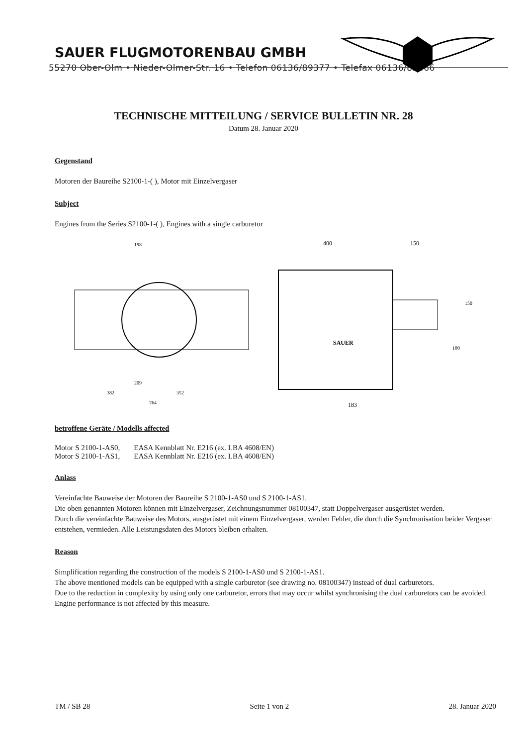SAUER FLUGMOTORENBAU GMBH
55270 Ober-Olm • Nieder-Olmer-Str. 16 • Telefon 06136/89377 • Telefax 06136/85466
TECHNISCHE MITTEILUNG / SERVICE BULLETIN NR. 28
Datum 28. Januar 2020
Gegenstand
Motoren der Baureihe S2100-1-( ), Motor mit Einzelvergaser
Subject
Engines from the Series S2100-1-( ), Engines with a single carburetor
198
352
382
764
209
400
150
183
SAUER
150
180
betroffene Geräte / Modells affected
| Motor S 2100-1-AS0, | EASA Kennblatt Nr. E216 (ex. LBA 4608/EN) |
| Motor S 2100-1-AS1, | EASA Kennblatt Nr. E216 (ex. LBA 4608/EN) |
Anlass
Vereinfachte Bauweise der Motoren der Baureihe S 2100-1-AS0 und S 2100-1-AS1.
Die oben genannten Motoren können mit Einzelvergaser, Zeichnungsnummer 08100347, statt Doppelvergaser ausgerüstet werden.
Durch die vereinfachte Bauweise des Motors, ausgerüstet mit einem Einzelvergaser, werden Fehler, die durch die Synchronisation beider Vergaser entstehen, vermieden. Alle Leistungsdaten des Motors bleiben erhalten.
Reason
Simplification regarding the construction of the models S 2100-1-AS0 und S 2100-1-AS1.
The above mentioned models can be equipped with a single carburetor (see drawing no. 08100347) instead of dual carburetors.
Due to the reduction in complexity by using only one carburetor, errors that may occur whilst synchronising the dual carburetors can be avoided. Engine performance is not affected by this measure.
TM / SB 28 Seite 1 von 2 28. Januar 2020